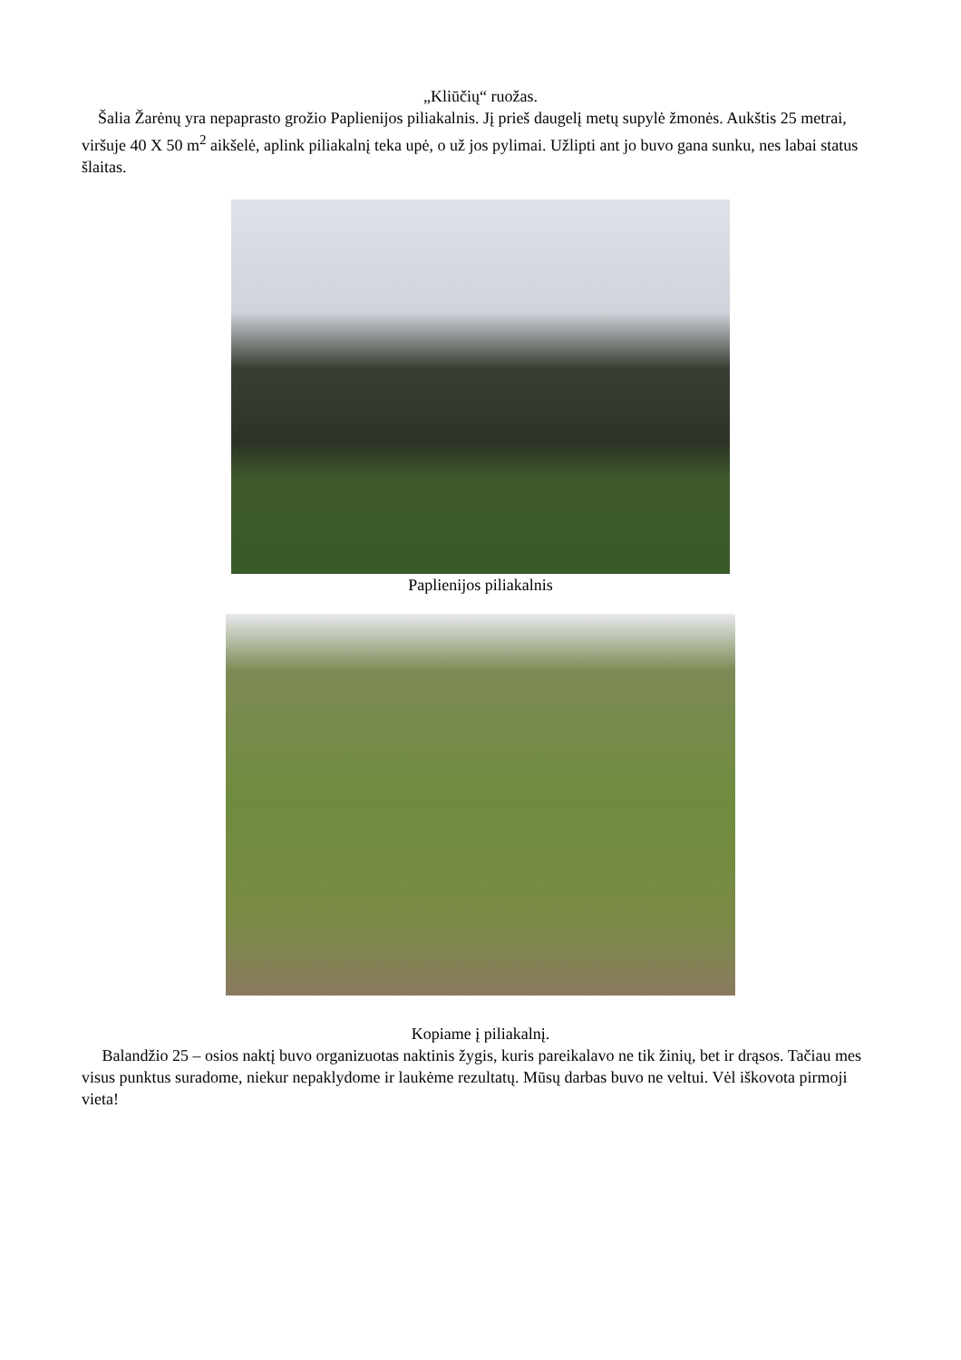„Kliūčių“ ruožas.
Šalia Žarėnų yra nepaprasto grožio Paplienijos piliakalnis. Jį prieš daugelį metų supylė žmonės. Aukštis 25 metrai, viršuje 40 X 50 m<sup>2</sup> aikšelė, aplink piliakalnį teka upė, o už jos pylimai. Užlipti ant jo buvo gana sunku, nes labai status šlaitas.
Paplienijos piliakalnis
Kopiame į piliakalnį.
Balandžio 25 – osios naktį buvo organizuotas naktinis žygis, kuris pareikalavo ne tik žinių, bet ir drąsos. Tačiau mes visus punktus suradome, niekur nepaklydome ir laukėme rezultatų. Mūsų darbas buvo ne veltui. Vėl iškovota pirmoji vieta!